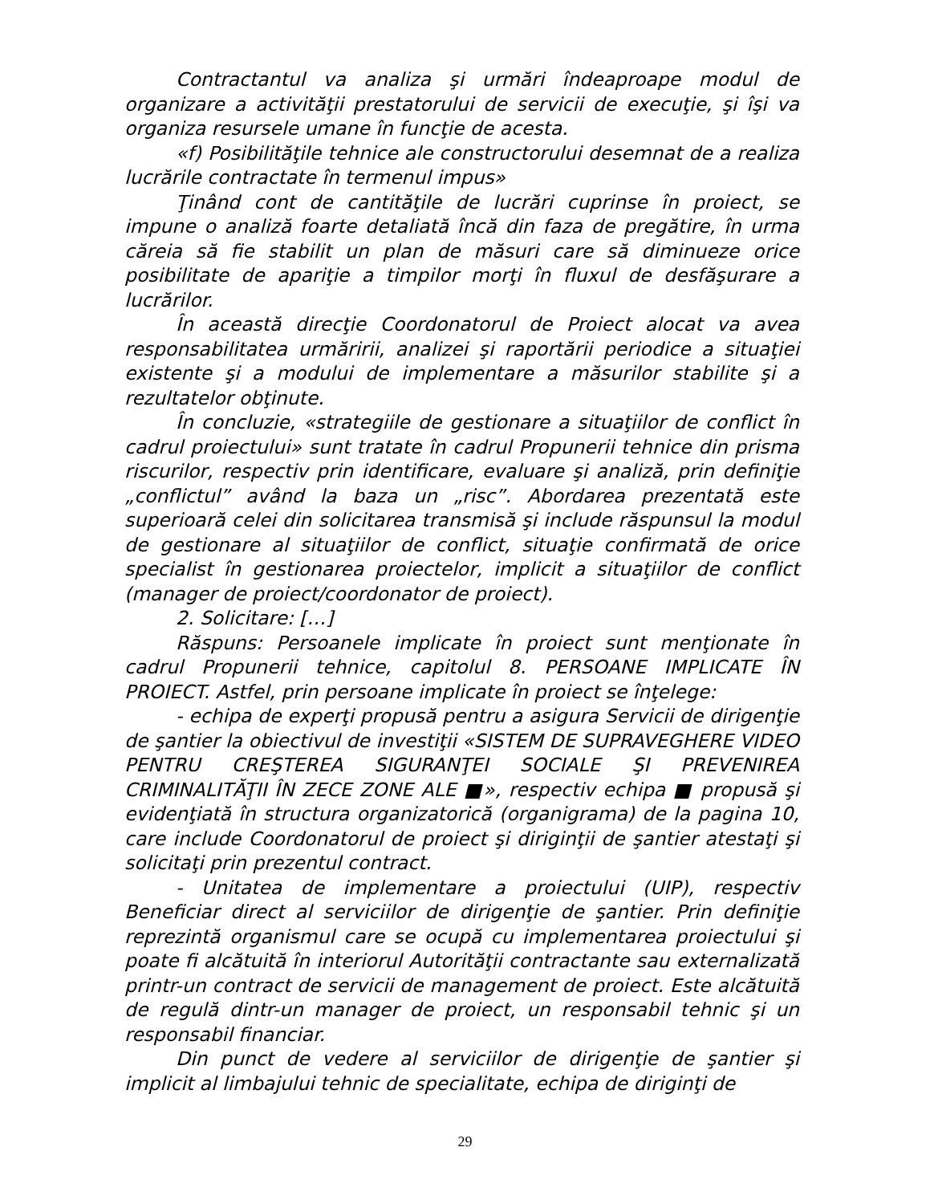Contractantul va analiza şi urmări îndeaproape modul de organizare a activităţii prestatorului de servicii de execuţie, şi îşi va organiza resursele umane în funcţie de acesta.
«f) Posibilităţile tehnice ale constructorului desemnat de a realiza lucrările contractate în termenul impus»
Ţinând cont de cantităţile de lucrări cuprinse în proiect, se impune o analiză foarte detaliată încă din faza de pregătire, în urma căreia să fie stabilit un plan de măsuri care să diminueze orice posibilitate de apariţie a timpilor morţi în fluxul de desfăşurare a lucrărilor.
În această direcţie Coordonatorul de Proiect alocat va avea responsabilitatea urmăririi, analizei şi raportării periodice a situaţiei existente şi a modului de implementare a măsurilor stabilite şi a rezultatelor obţinute.
În concluzie, «strategiile de gestionare a situaţiilor de conflict în cadrul proiectului» sunt tratate în cadrul Propunerii tehnice din prisma riscurilor, respectiv prin identificare, evaluare şi analiză, prin definiţie „conflictul” având la baza un „risc”. Abordarea prezentată este superioară celei din solicitarea transmisă şi include răspunsul la modul de gestionare al situaţiilor de conflict, situaţie confirmată de orice specialist în gestionarea proiectelor, implicit a situaţiilor de conflict (manager de proiect/coordonator de proiect).
2. Solicitare: […]
Răspuns: Persoanele implicate în proiect sunt menţionate în cadrul Propunerii tehnice, capitolul 8. PERSOANE IMPLICATE ÎN PROIECT. Astfel, prin persoane implicate în proiect se înţelege:
- echipa de experţi propusă pentru a asigura Servicii de dirigenţie de şantier la obiectivul de investiţii «SISTEM DE SUPRAVEGHERE VIDEO PENTRU CREŞTEREA SIGURANŢEI SOCIALE ŞI PREVENIREA CRIMINALITĂŢII ÎN ZECE ZONE ALE ■», respectiv echipa ■ propusă şi evidenţiată în structura organizatorică (organigrama) de la pagina 10, care include Coordonatorul de proiect şi diriginţii de şantier atestaţi şi solicitaţi prin prezentul contract.
- Unitatea de implementare a proiectului (UIP), respectiv Beneficiar direct al serviciilor de dirigenţie de şantier. Prin definiţie reprezintă organismul care se ocupă cu implementarea proiectului şi poate fi alcătuită în interiorul Autorităţii contractante sau externalizată printr-un contract de servicii de management de proiect. Este alcătuită de regulă dintr-un manager de proiect, un responsabil tehnic şi un responsabil financiar.
Din punct de vedere al serviciilor de dirigenţie de şantier şi implicit al limbajului tehnic de specialitate, echipa de diriginţi de
29